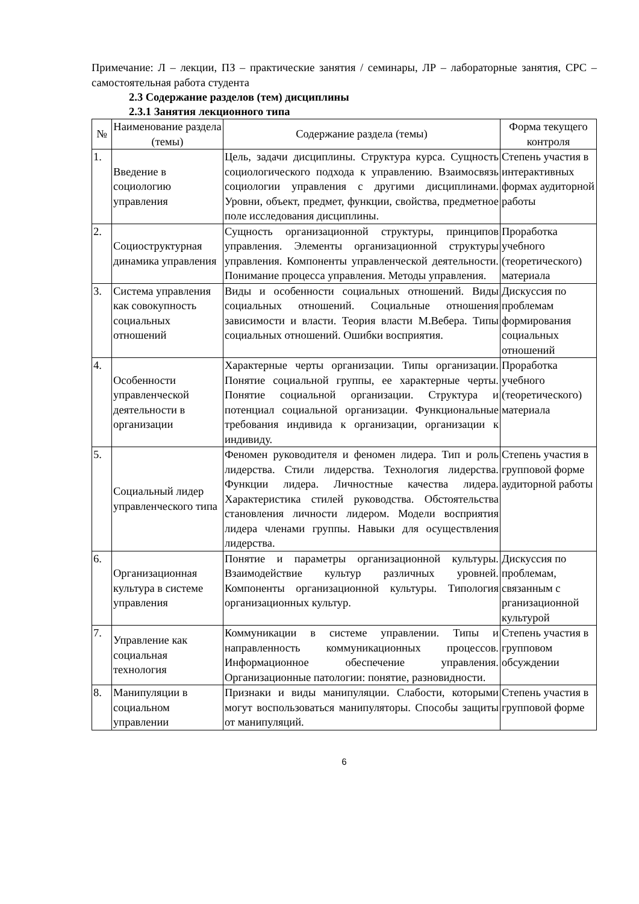Примечание: Л – лекции, ПЗ – практические занятия / семинары, ЛР – лабораторные занятия, СРС – самостоятельная работа студента
2.3 Содержание разделов (тем) дисциплины
2.3.1 Занятия лекционного типа
| № | Наименование раздела (темы) | Содержание раздела (темы) | Форма текущего контроля |
| --- | --- | --- | --- |
| 1. | Введение в социологию управления | Цель, задачи дисциплины. Структура курса. Сущность социологического подхода к управлению. Взаимосвязь социологии управления с другими дисциплинами. Уровни, объект, предмет, функции, свойства, предметное поле исследования дисциплины. | Степень участия в интерактивных формах аудиторной работы |
| 2. | Социоструктурная динамика управления | Сущность организационной структуры, принципов управления. Элементы организационной структуры управления. Компоненты управленческой деятельности. Понимание процесса управления. Методы управления. | Проработка учебного (теоретического) материала |
| 3. | Система управления как совокупность социальных отношений | Виды и особенности социальных отношений. Виды социальных отношений. Социальные отношения зависимости и власти. Теория власти М.Вебера. Типы социальных отношений. Ошибки восприятия. | Дискуссия по проблемам формирования социальных отношений |
| 4. | Особенности управленческой деятельности в организации | Характерные черты организации. Типы организации. Понятие социальной группы, ее характерные черты. Понятие социальной организации. Структура и потенциал социальной организации. Функциональные требования индивида к организации, организации к индивиду. | Проработка учебного (теоретического) материала |
| 5. | Социальный лидер управленческого типа | Феномен руководителя и феномен лидера. Тип и роль лидерства. Стили лидерства. Технология лидерства. Функции лидера. Личностные качества лидера. Характеристика стилей руководства. Обстоятельства становления личности лидером. Модели восприятия лидера членами группы. Навыки для осуществления лидерства. | Степень участия в групповой форме аудиторной работы |
| 6. | Организационная культура в системе управления | Понятие и параметры организационной культуры. Взаимодействие культур различных уровней. Компоненты организационной культуры. Типология организационных культур. | Дискуссия по проблемам, связанным с рганизационной культурой |
| 7. | Управление как социальная технология | Коммуникации в системе управлении. Типы и направленность коммуникационных процессов. Информационное обеспечение управления. Организационные патологии: понятие, разновидности. | Степень участия в групповом обсуждении |
| 8. | Манипуляции в социальном управлении | Признаки и виды манипуляции. Слабости, которыми могут воспользоваться манипуляторы. Способы защиты от манипуляций. | Степень участия в групповой форме |
6